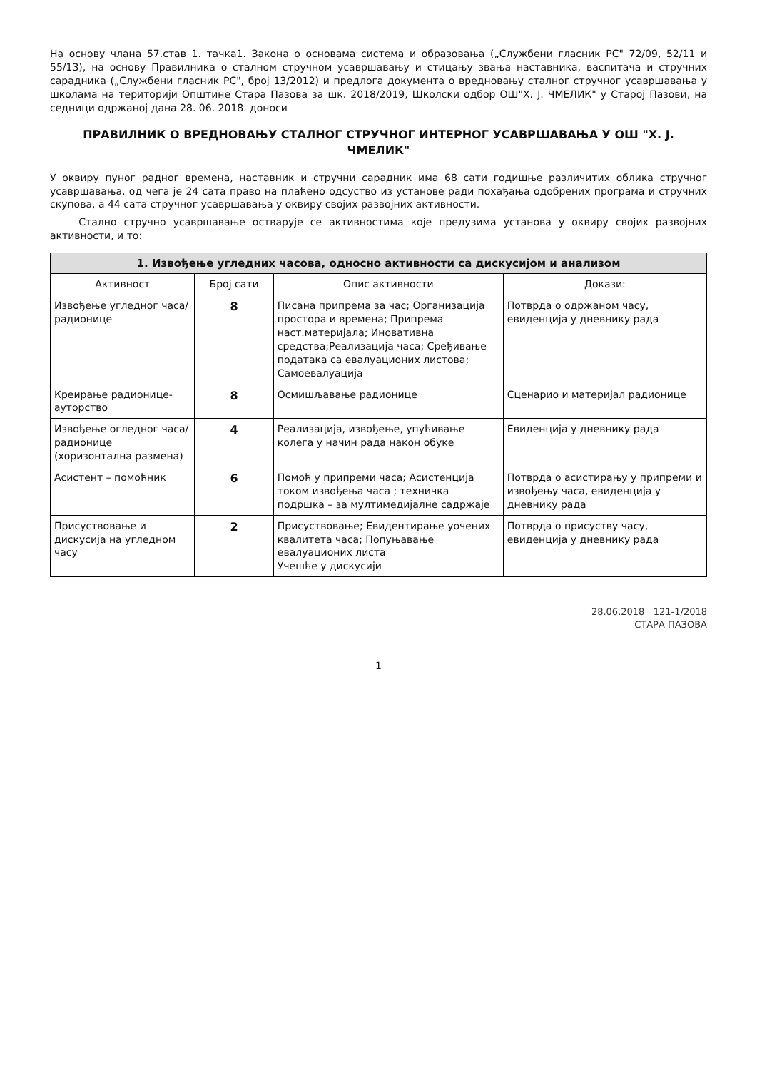На основу члана 57.став 1. тачка1. Закона о основама система и образовања („Службени гласник РС" 72/09, 52/11 и 55/13), на основу Правилника о сталном стручном усавршавању и стицању звања наставника, васпитача и стручних сарадника („Службени гласник РС", број 13/2012) и предлога документа о вредновању сталног стручног усавршавања у школама на територији Општине Стара Пазова за шк. 2018/2019, Школски одбор ОШ"Х. Ј. ЧМЕЛИК" у Старој Пазови, на седници одржаној дана 28. 06. 2018. доноси
ПРАВИЛНИК О ВРЕДНОВАЊУ СТАЛНОГ СТРУЧНОГ ИНТЕРНОГ УСАВРШАВАЊА У ОШ "Х. Ј. ЧМЕЛИК"
У оквиру пуног радног времена, наставник и стручни сарадник има 68 сати годишње различитих облика стручног усавршавања, од чега је 24 сата право на плаћено одсуство из установе ради похађања одобрених програма и стручних скупова, а 44 сата стручног усавршавања у оквиру својих развојних активности.
Стално стручно усавршавање остварује се активностима које предузима установа у оквиру својих развојних активности, и то:
1. Извођење угледних часова, односно активности са дискусијом и анализом
| Активност | Број сати | Опис активности | Докази: |
| --- | --- | --- | --- |
| Извођење угледног часа/ радионице | 8 | Писана припрема за час; Организација простора и времена; Припрема наст.материјала; Иновативна средства;Реализација часа; Сређивање података са евалуационих листова; Самоевалуација | Потврда о одржаном часу, евиденција у дневнику рада |
| Креирање радионице-ауторство | 8 | Осмишљавање радионице | Сценарио и материјал радионице |
| Извођење огледног часа/радионице (хоризонтална размена) | 4 | Реализација, извођење, упућивање колега у начин рада након обуке | Евиденција у дневнику рада |
| Асистент – помоћник | 6 | Помоћ у припреми часа; Асистенција током извођења часа ; техничка подршка – за мултимедијалне садржаје | Потврда о асистирању у припреми и извођењу часа, евиденција у дневнику рада |
| Присуствовање и дискусија на угледном часу | 2 | Присуствовање; Евидентирање уочених квалитета часа; Попуњавање евалуационих листа Учешће у дискусији | Потврда о присуству часу, евиденција у дневнику рада |
28.06.2018 121-1/2018
СТАРА ПАЗОВА
1